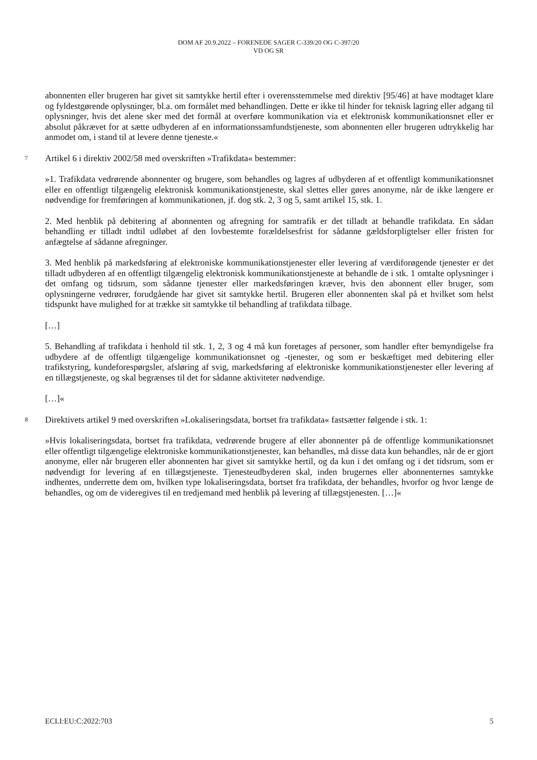DOM AF 20.9.2022 – FORENEDE SAGER C-339/20 OG C-397/20
VD OG SR
abonnenten eller brugeren har givet sit samtykke hertil efter i overensstemmelse med direktiv [95/46] at have modtaget klare og fyldestgørende oplysninger, bl.a. om formålet med behandlingen. Dette er ikke til hinder for teknisk lagring eller adgang til oplysninger, hvis det alene sker med det formål at overføre kommunikation via et elektronisk kommunikationsnet eller er absolut påkrævet for at sætte udbyderen af en informationssamfundstjeneste, som abonnenten eller brugeren udtrykkelig har anmodet om, i stand til at levere denne tjeneste.«
7 Artikel 6 i direktiv 2002/58 med overskriften »Trafikdata« bestemmer:
»1. Trafikdata vedrørende abonnenter og brugere, som behandles og lagres af udbyderen af et offentligt kommunikationsnet eller en offentligt tilgængelig elektronisk kommunikationstjeneste, skal slettes eller gøres anonyme, når de ikke længere er nødvendige for fremføringen af kommunikationen, jf. dog stk. 2, 3 og 5, samt artikel 15, stk. 1.
2. Med henblik på debitering af abonnenten og afregning for samtrafik er det tilladt at behandle trafikdata. En sådan behandling er tilladt indtil udløbet af den lovbestemte forældelsesfrist for sådanne gældsforpligtelser eller fristen for anfægtelse af sådanne afregninger.
3. Med henblik på markedsføring af elektroniske kommunikationstjenester eller levering af værdiforøgende tjenester er det tilladt udbyderen af en offentligt tilgængelig elektronisk kommunikationstjeneste at behandle de i stk. 1 omtalte oplysninger i det omfang og tidsrum, som sådanne tjenester eller markedsføringen kræver, hvis den abonnent eller bruger, som oplysningerne vedrører, forudgående har givet sit samtykke hertil. Brugeren eller abonnenten skal på et hvilket som helst tidspunkt have mulighed for at trække sit samtykke til behandling af trafikdata tilbage.
[…]
5. Behandling af trafikdata i henhold til stk. 1, 2, 3 og 4 må kun foretages af personer, som handler efter bemyndigelse fra udbydere af de offentligt tilgængelige kommunikationsnet og -tjenester, og som er beskæftiget med debitering eller trafikstyring, kundeforespørgsler, afsløring af svig, markedsføring af elektroniske kommunikationstjenester eller levering af en tillægstjeneste, og skal begrænses til det for sådanne aktiviteter nødvendige.
[…]«
8 Direktivets artikel 9 med overskriften »Lokaliseringsdata, bortset fra trafikdata« fastsætter følgende i stk. 1:
»Hvis lokaliseringsdata, bortset fra trafikdata, vedrørende brugere af eller abonnenter på de offentlige kommunikationsnet eller offentligt tilgængelige elektroniske kommunikationstjenester, kan behandles, må disse data kun behandles, når de er gjort anonyme, eller når brugeren eller abonnenten har givet sit samtykke hertil, og da kun i det omfang og i det tidsrum, som er nødvendigt for levering af en tillægstjeneste. Tjenesteudbyderen skal, inden brugernes eller abonnenternes samtykke indhentes, underrette dem om, hvilken type lokaliseringsdata, bortset fra trafikdata, der behandles, hvorfor og hvor længe de behandles, og om de videregives til en tredjemand med henblik på levering af tillægstjenesten. […]«
ECLI:EU:C:2022:703 5